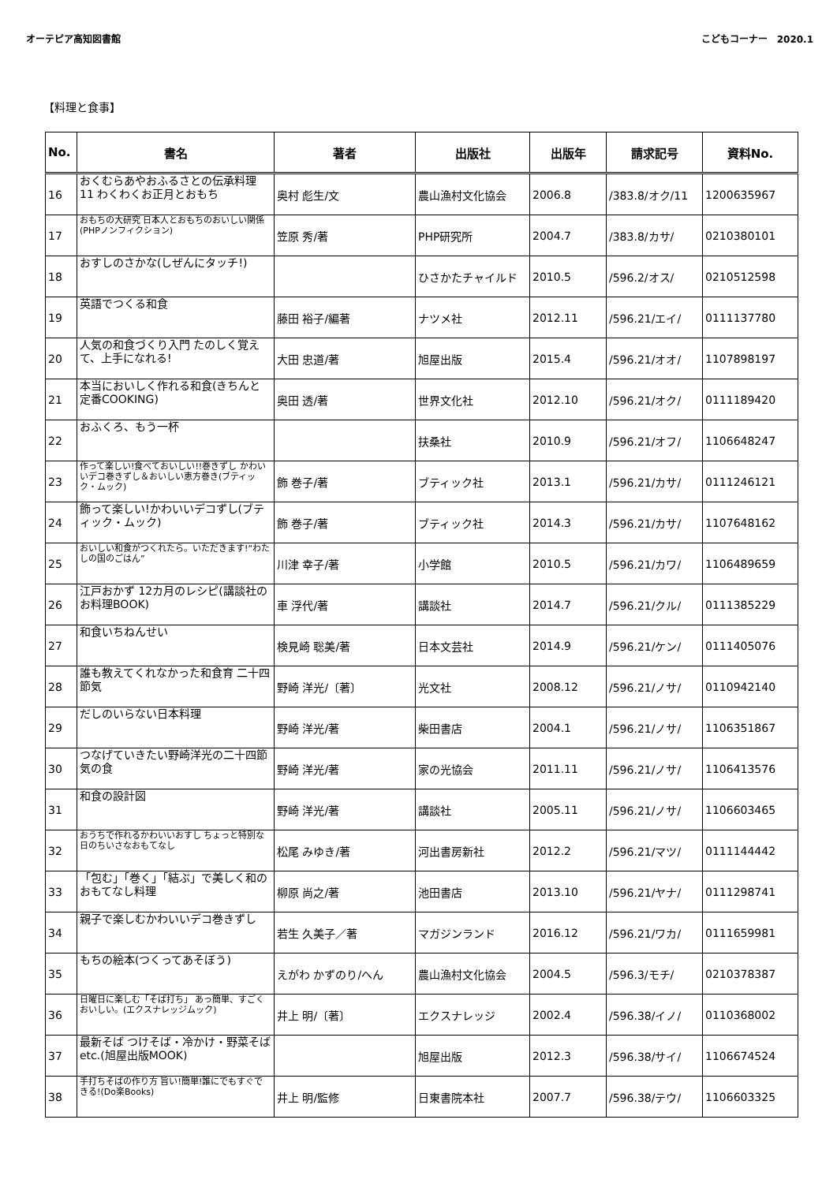オーテピア高知図書館 こどもコーナー　2020.1
【料理と食事】
| No. | 書名 | 著者 | 出版社 | 出版年 | 請求記号 | 資料No. |
| --- | --- | --- | --- | --- | --- | --- |
| 16 | おくむらあやおふるさとの伝承料理 11 わくわくお正月とおもち | 奥村 彪生/文 | 農山漁村文化協会 | 2006.8 | /383.8/オク/11 | 1200635967 |
| 17 | おもちの大研究 日本人とおもちのおいしい関係(PHPノンフィクション) | 笠原 秀/著 | PHP研究所 | 2004.7 | /383.8/カサ/ | 0210380101 |
| 18 | おすしのさかな(しぜんにタッチ!) | | ひさかたチャイルド | 2010.5 | /596.2/オス/ | 0210512598 |
| 19 | 英語でつくる和食 | 藤田 裕子/編著 | ナツメ社 | 2012.11 | /596.21/エイ/ | 0111137780 |
| 20 | 人気の和食づくり入門 たのしく覚えて、上手になれる! | 大田 忠道/著 | 旭屋出版 | 2015.4 | /596.21/オオ/ | 1107898197 |
| 21 | 本当においしく作れる和食(きちんと定番COOKING) | 奥田 透/著 | 世界文化社 | 2012.10 | /596.21/オク/ | 0111189420 |
| 22 | おふくろ、もう一杯 | | 扶桑社 | 2010.9 | /596.21/オフ/ | 1106648247 |
| 23 | 作って楽しい!食べておいしい!!巻きずし かわいいデコ巻きずし＆おいしい恵方巻き(ブティック・ムック) | 飾 巻子/著 | ブティック社 | 2013.1 | /596.21/カサ/ | 0111246121 |
| 24 | 飾って楽しい!かわいいデコずし(ブティック・ムック) | 飾 巻子/著 | ブティック社 | 2014.3 | /596.21/カサ/ | 1107648162 |
| 25 | おいしい和食がつくれたら。いただきます!“わたしの国のごはん” | 川津 幸子/著 | 小学館 | 2010.5 | /596.21/カワ/ | 1106489659 |
| 26 | 江戸おかず 12カ月のレシピ(講談社のお料理BOOK) | 車 浮代/著 | 講談社 | 2014.7 | /596.21/クル/ | 0111385229 |
| 27 | 和食いちねんせい | 検見崎 聡美/著 | 日本文芸社 | 2014.9 | /596.21/ケン/ | 0111405076 |
| 28 | 誰も教えてくれなかった和食育 二十四節気 | 野崎 洋光/〔著〕 | 光文社 | 2008.12 | /596.21/ノサ/ | 0110942140 |
| 29 | だしのいらない日本料理 | 野崎 洋光/著 | 柴田書店 | 2004.1 | /596.21/ノサ/ | 1106351867 |
| 30 | つなげていきたい野崎洋光の二十四節気の食 | 野崎 洋光/著 | 家の光協会 | 2011.11 | /596.21/ノサ/ | 1106413576 |
| 31 | 和食の設計図 | 野崎 洋光/著 | 講談社 | 2005.11 | /596.21/ノサ/ | 1106603465 |
| 32 | おうちで作れるかわいいおすし ちょっと特別な日のちいさなおもてなし | 松尾 みゆき/著 | 河出書房新社 | 2012.2 | /596.21/マツ/ | 0111144442 |
| 33 | 「包む」「巻く」「結ぶ」で美しく和のおもてなし料理 | 柳原 尚之/著 | 池田書店 | 2013.10 | /596.21/ヤナ/ | 0111298741 |
| 34 | 親子で楽しむかわいいデコ巻きずし | 若生 久美子／著 | マガジンランド | 2016.12 | /596.21/ワカ/ | 0111659981 |
| 35 | もちの絵本(つくってあそぼう) | えがわ かずのり/へん | 農山漁村文化協会 | 2004.5 | /596.3/モチ/ | 0210378387 |
| 36 | 日曜日に楽しむ「そば打ち」 あっ簡単、すごくおいしい。(エクスナレッジムック) | 井上 明/〔著〕 | エクスナレッジ | 2002.4 | /596.38/イノ/ | 0110368002 |
| 37 | 最新そば つけそば・冷かけ・野菜そばetc.(旭屋出版MOOK) | | 旭屋出版 | 2012.3 | /596.38/サイ/ | 1106674524 |
| 38 | 手打ちそばの作り方 旨い!簡単!誰にでもすぐできる!(Do楽Books) | 井上 明/監修 | 日東書院本社 | 2007.7 | /596.38/テウ/ | 1106603325 |